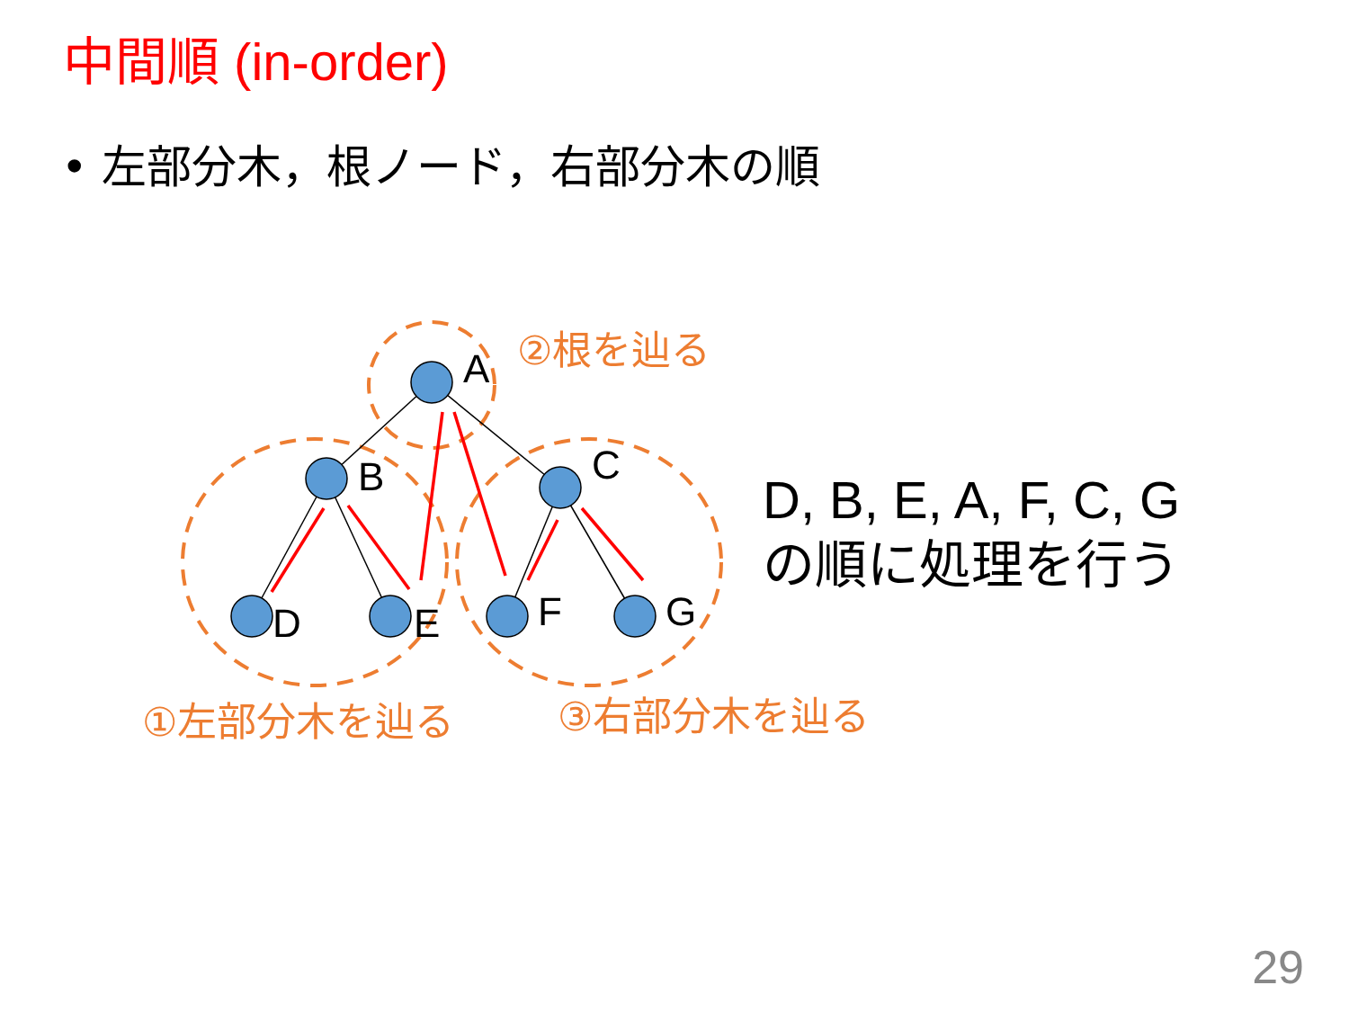中間順 (in-order)
• 左部分木，根ノード，右部分木の順
A
B
C
D
E
F
G
②根を辿る
①左部分木を辿る
③右部分木を辿る
D, B, E, A, F, C, G
の順に処理を行う
29